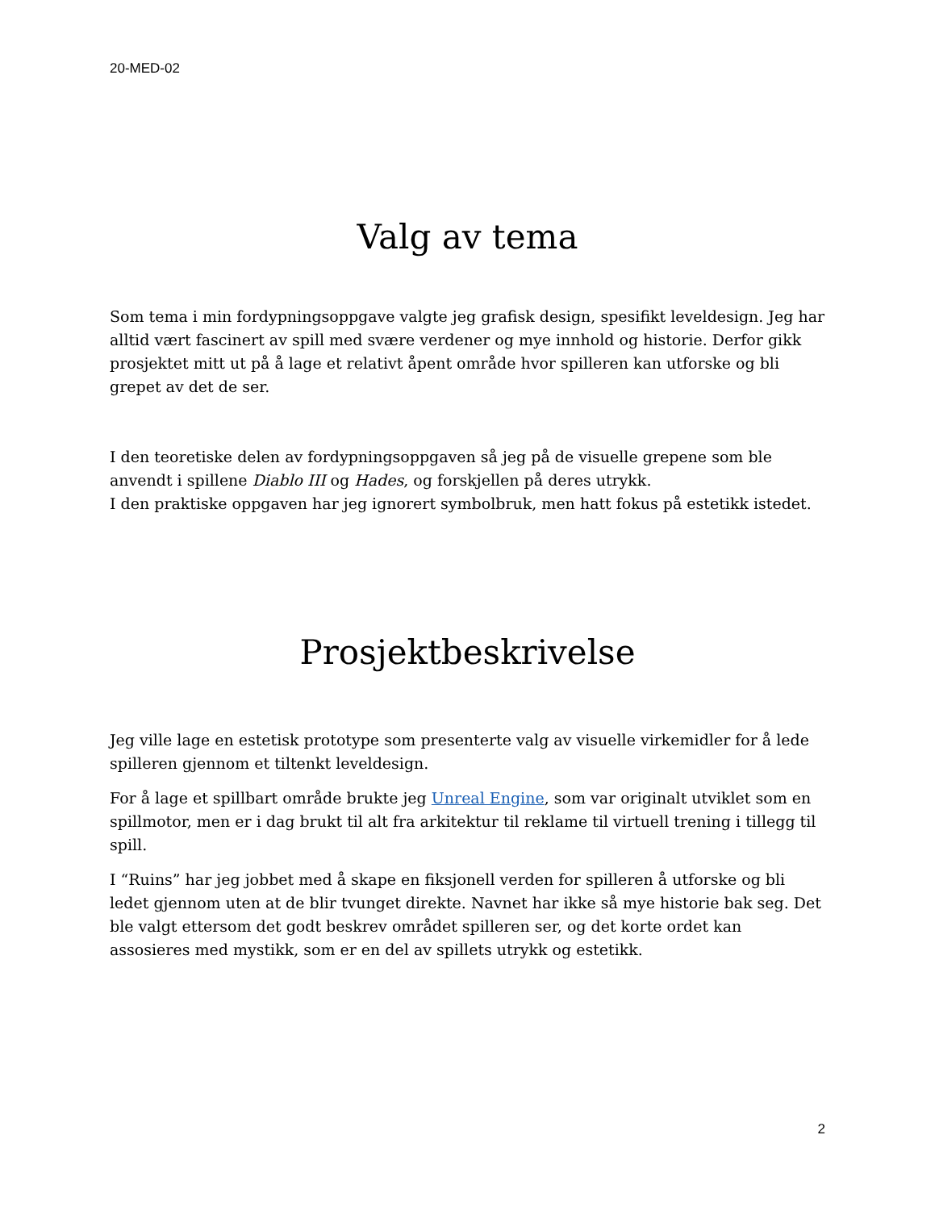20-MED-02
Valg av tema
Som tema i min fordypningsoppgave valgte jeg grafisk design, spesifikt leveldesign. Jeg har alltid vært fascinert av spill med svære verdener og mye innhold og historie. Derfor gikk prosjektet mitt ut på å lage et relativt åpent område hvor spilleren kan utforske og bli grepet av det de ser.
I den teoretiske delen av fordypningsoppgaven så jeg på de visuelle grepene som ble anvendt i spillene Diablo III og Hades, og forskjellen på deres utrykk.
I den praktiske oppgaven har jeg ignorert symbolbruk, men hatt fokus på estetikk istedet.
Prosjektbeskrivelse
Jeg ville lage en estetisk prototype som presenterte valg av visuelle virkemidler for å lede spilleren gjennom et tiltenkt leveldesign.
For å lage et spillbart område brukte jeg Unreal Engine, som var originalt utviklet som en spillmotor, men er i dag brukt til alt fra arkitektur til reklame til virtuell trening i tillegg til spill.
I “Ruins” har jeg jobbet med å skape en fiksjonell verden for spilleren å utforske og bli ledet gjennom uten at de blir tvunget direkte. Navnet har ikke så mye historie bak seg. Det ble valgt ettersom det godt beskrev området spilleren ser, og det korte ordet kan assosieres med mystikk, som er en del av spillets utrykk og estetikk.
2